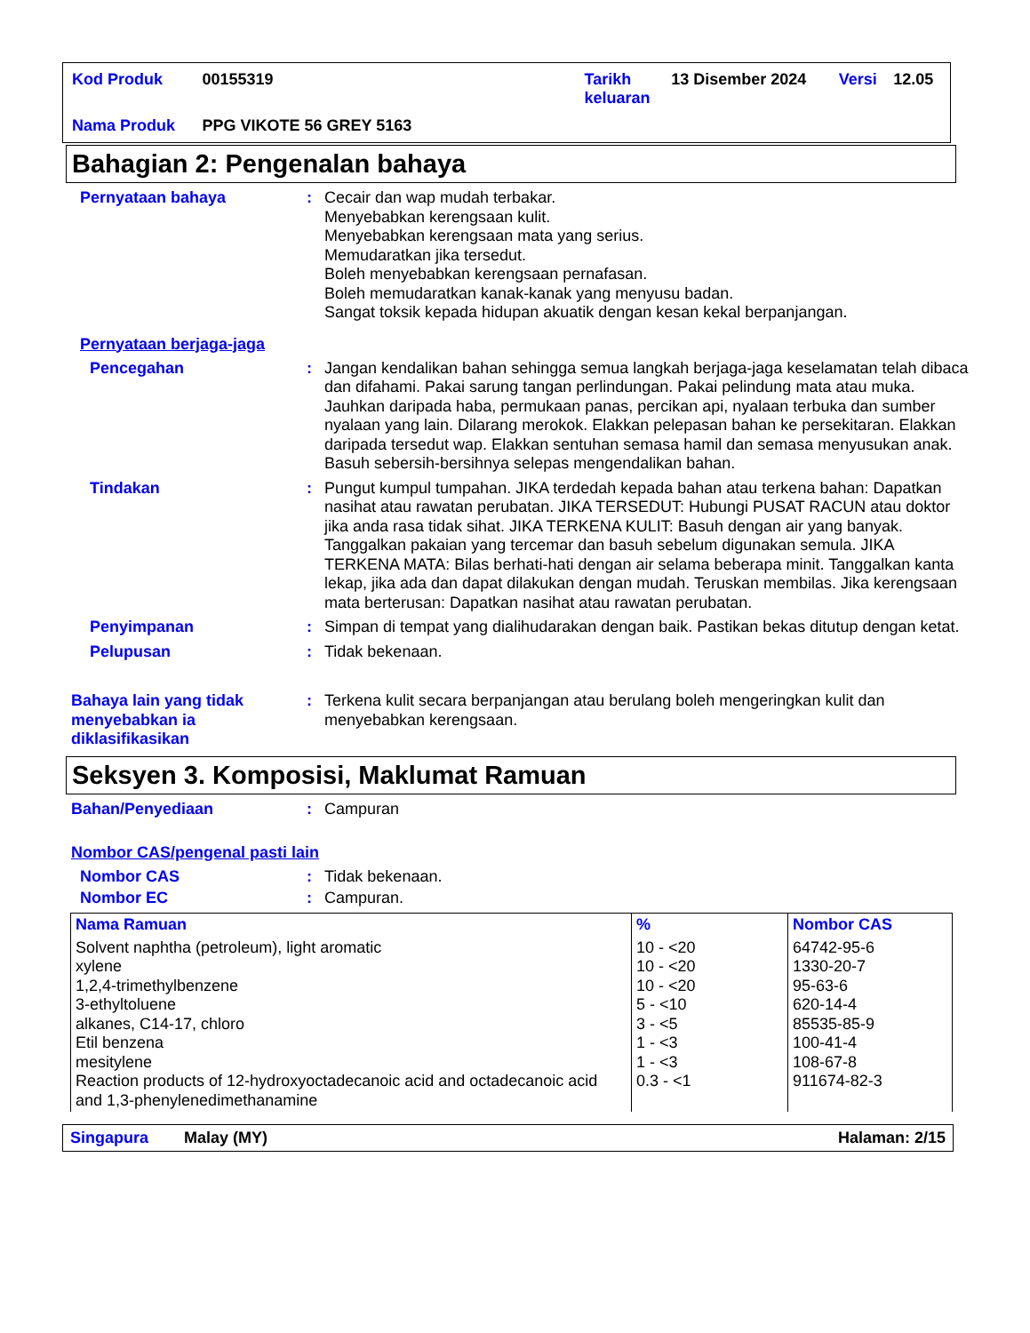| Kod Produk | 00155319 | Tarikh keluaran | 13 Disember 2024 | Versi | 12.05 |
| Nama Produk | PPG VIKOTE 56 GREY 5163 | | | | |
Bahagian 2: Pengenalan bahaya
Pernyataan bahaya : Cecair dan wap mudah terbakar.
Menyebabkan kerengsaan kulit.
Menyebabkan kerengsaan mata yang serius.
Memudaratkan jika tersedut.
Boleh menyebabkan kerengsaan pernafasan.
Boleh memudaratkan kanak-kanak yang menyusu badan.
Sangat toksik kepada hidupan akuatik dengan kesan kekal berpanjangan.
Pernyataan berjaga-jaga
Pencegahan : Jangan kendalikan bahan sehingga semua langkah berjaga-jaga keselamatan telah dibaca dan difahami. Pakai sarung tangan perlindungan. Pakai pelindung mata atau muka. Jauhkan daripada haba, permukaan panas, percikan api, nyalaan terbuka dan sumber nyalaan yang lain. Dilarang merokok. Elakkan pelepasan bahan ke persekitaran. Elakkan daripada tersedut wap. Elakkan sentuhan semasa hamil dan semasa menyusukan anak. Basuh sebersih-bersihnya selepas mengendalikan bahan.
Tindakan : Pungut kumpul tumpahan. JIKA terdedah kepada bahan atau terkena bahan: Dapatkan nasihat atau rawatan perubatan. JIKA TERSEDUT: Hubungi PUSAT RACUN atau doktor jika anda rasa tidak sihat. JIKA TERKENA KULIT: Basuh dengan air yang banyak. Tanggalkan pakaian yang tercemar dan basuh sebelum digunakan semula. JIKA TERKENA MATA: Bilas berhati-hati dengan air selama beberapa minit. Tanggalkan kanta lekap, jika ada dan dapat dilakukan dengan mudah. Teruskan membilas. Jika kerengsaan mata berterusan: Dapatkan nasihat atau rawatan perubatan.
Penyimpanan : Simpan di tempat yang dialihudarakan dengan baik. Pastikan bekas ditutup dengan ketat.
Pelupusan : Tidak bekenaan.
Bahaya lain yang tidak menyebabkan ia diklasifikasikan
: Terkena kulit secara berpanjangan atau berulang boleh mengeringkan kulit dan menyebabkan kerengsaan.
Seksyen 3. Komposisi, Maklumat Ramuan
Bahan/Penyediaan : Campuran
Nombor CAS/pengenal pasti lain
Nombor CAS : Tidak bekenaan.
Nombor EC : Campuran.
| Nama Ramuan | % | Nombor CAS |
| --- | --- | --- |
| Solvent naphtha (petroleum), light aromatic xylene 1,2,4-trimethylbenzene 3-ethyltoluene alkanes, C14-17, chloro Etil benzena mesitylene Reaction products of 12-hydroxyoctadecanoic acid and octadecanoic acid and 1,3-phenylenedimethanamine | 10 - <20 10 - <20 10 - <20 5 - <10 3 - <5 1 - <3 1 - <3 0.3 - <1 | 64742-95-6 1330-20-7 95-63-6 620-14-4 85535-85-9 100-41-4 108-67-8 911674-82-3 |
Singapura Malay (MY) Halaman: 2/15